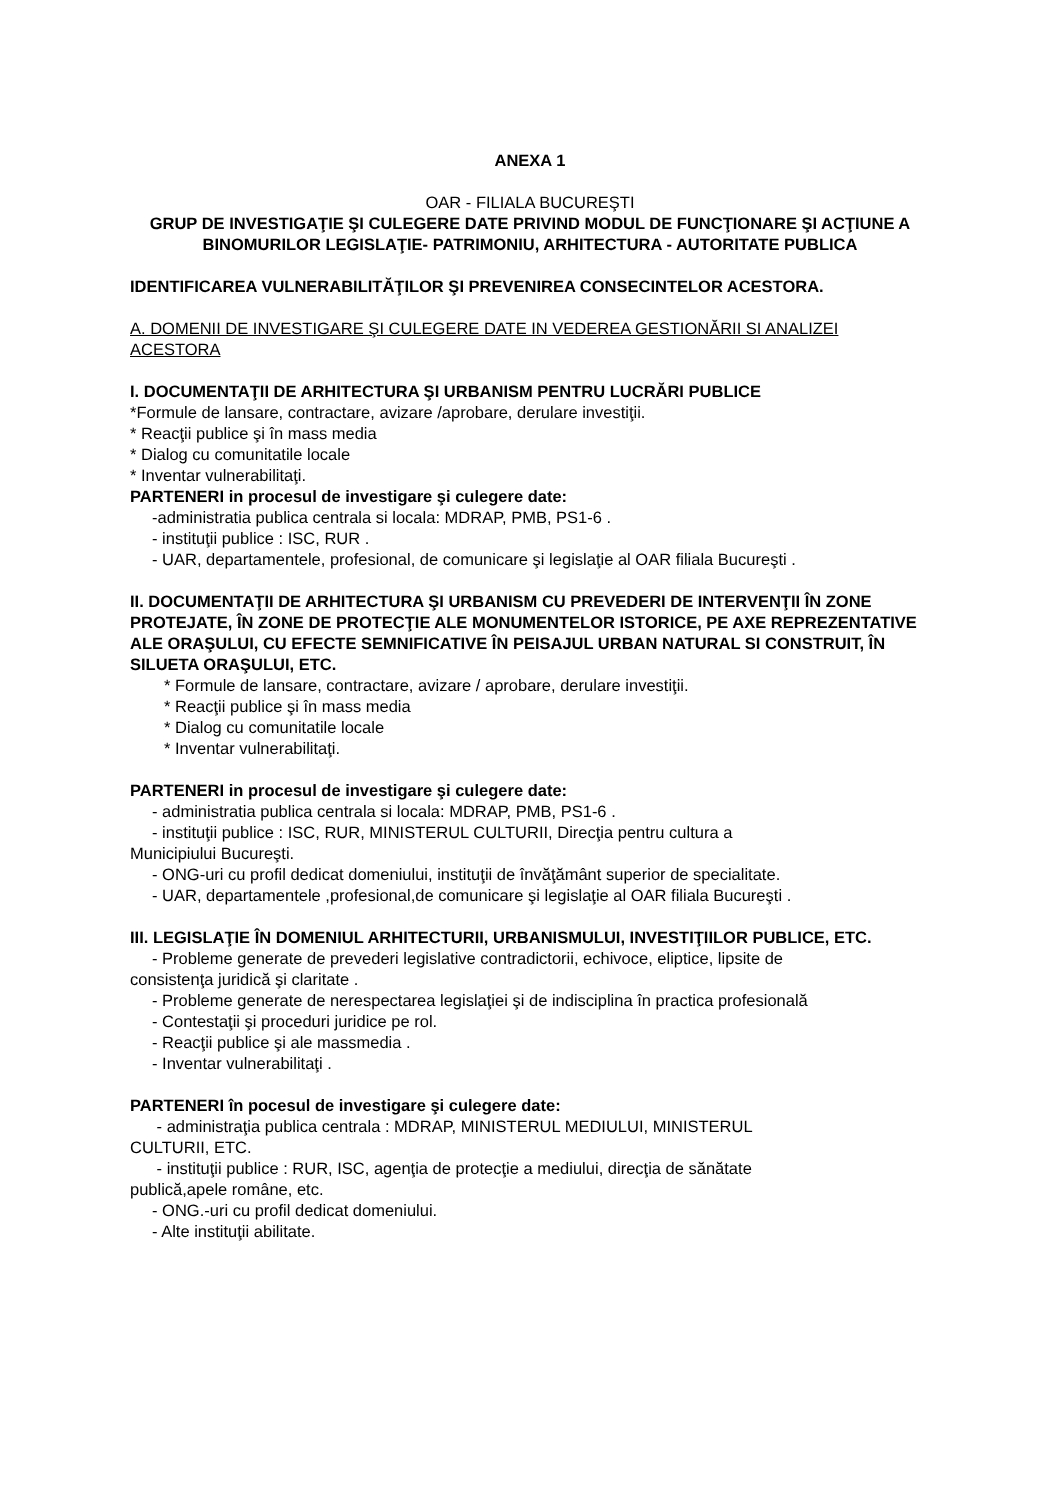ANEXA 1
OAR - FILIALA BUCUREŞTI
GRUP DE INVESTIGAŢIE ŞI CULEGERE DATE PRIVIND MODUL DE FUNCŢIONARE ŞI ACŢIUNE A BINOMURILOR LEGISLAŢIE- PATRIMONIU, ARHITECTURA - AUTORITATE PUBLICA
IDENTIFICAREA VULNERABILITĂŢILOR ŞI PREVENIREA CONSECINTELOR ACESTORA.
A. DOMENII DE INVESTIGARE ŞI CULEGERE DATE IN VEDEREA GESTIONĂRII SI ANALIZEI ACESTORA
I. DOCUMENTAŢII DE ARHITECTURA ŞI URBANISM PENTRU LUCRĂRI PUBLICE
*Formule de lansare, contractare, avizare /aprobare, derulare investiţii.
* Reacţii publice şi în mass media
* Dialog cu comunitatile locale
* Inventar vulnerabilitaţi.
PARTENERI in procesul de investigare şi culegere date:
-administratia publica centrala si locala: MDRAP, PMB, PS1-6 .
- instituţii publice : ISC, RUR .
- UAR, departamentele, profesional, de comunicare şi legislaţie al OAR filiala Bucureşti .
II. DOCUMENTAŢII DE ARHITECTURA ŞI URBANISM CU PREVEDERI DE INTERVENŢII ÎN ZONE PROTEJATE, ÎN ZONE DE PROTECŢIE ALE MONUMENTELOR ISTORICE, PE AXE REPREZENTATIVE ALE ORAŞULUI, CU EFECTE SEMNIFICATIVE ÎN PEISAJUL URBAN NATURAL SI CONSTRUIT, ÎN SILUETA ORAŞULUI, ETC.
* Formule de lansare, contractare, avizare / aprobare, derulare investiţii.
* Reacţii publice şi în mass media
* Dialog cu comunitatile locale
* Inventar vulnerabilitaţi.
PARTENERI in procesul de investigare şi culegere date:
- administratia publica centrala si locala: MDRAP, PMB, PS1-6 .
- instituţii publice : ISC, RUR, MINISTERUL CULTURII, Direcţia pentru cultura a
Municipiului Bucureşti.
- ONG-uri cu profil dedicat domeniului, instituţii de învăţământ superior de specialitate.
- UAR, departamentele ,profesional,de comunicare şi legislaţie al OAR filiala Bucureşti .
III. LEGISLAŢIE ÎN DOMENIUL ARHITECTURII, URBANISMULUI, INVESTIŢIILOR PUBLICE, ETC.
- Probleme generate de prevederi legislative contradictorii, echivoce, eliptice, lipsite de
consistenţa juridică şi claritate .
- Probleme generate de nerespectarea legislaţiei şi de indisciplina în practica profesională
- Contestaţii şi proceduri juridice pe rol.
- Reacţii publice şi ale massmedia .
- Inventar vulnerabilitaţi .
PARTENERI în pocesul de investigare şi culegere date:
- administraţia publica centrala : MDRAP, MINISTERUL MEDIULUI, MINISTERUL
CULTURII, ETC.
- instituţii publice : RUR, ISC, agenţia de protecţie a mediului, direcţia de sănătate
publică,apele române, etc.
- ONG.-uri cu profil dedicat domeniului.
- Alte instituţii abilitate.